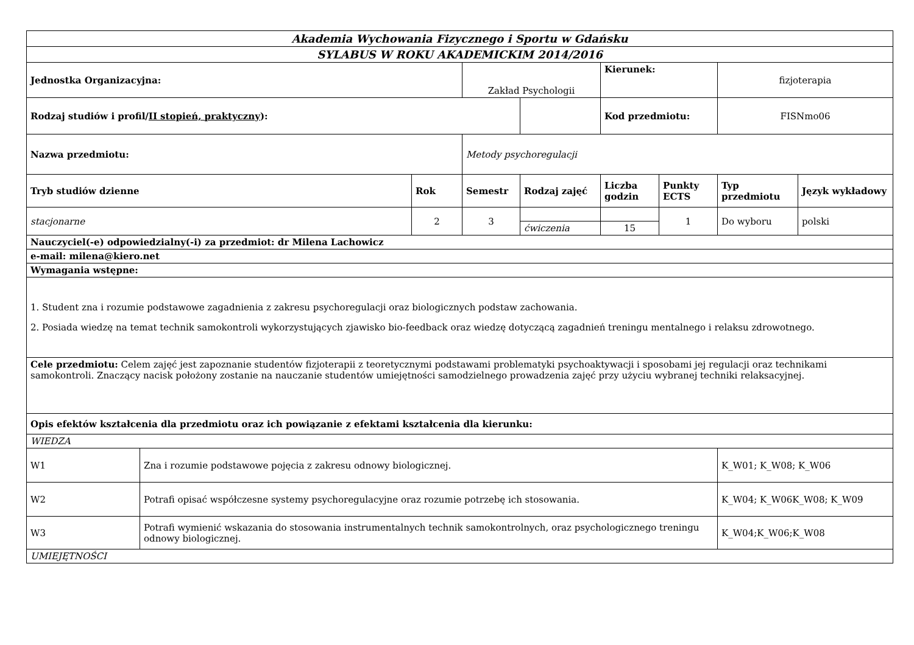| Akademia Wychowania Fizycznego i Sportu w Gdańsku | | | | | | | | |
| SYLABUS W ROKU AKADEMICKIM 2014/2016 | | | | | | | | |
| Jednostka Organizacyjna: | | | Zakład Psychologii | | Kierunek: | | fizjoterapia | |
| Rodzaj studiów i profil/ II stopień, praktyczny ): | | | | | Kod przedmiotu: | | FISNmo06 | |
| Nazwa przedmiotu: | | | Metody psychoregulacji | | | | | |
| Tryb studiów dzienne | | Rok | Semestr | Rodzaj zajęć | Liczba godzin | Punkty ECTS | Typ przedmiotu | Język wykładowy |
| stacjonarne | | 2 | 3 | | | 1 | Do wyboru | polski |
| | | | | ćwiczenia | 15 | | | |
| Nauczyciel(-e) odpowiedzialny(-i) za przedmiot: dr Milena Lachowicz | | | | | | | | |
| e-mail: milena@kiero.net | | | | | | | | |
| Wymagania wstępne: | | | | | | | | |
| 1. Student zna i rozumie podstawowe zagadnienia z zakresu psychoregulacji oraz biologicznych podstaw zachowania. 2. Posiada wiedzę na temat technik samokontroli wykorzystujących zjawisko bio-feedback oraz wiedzę dotyczącą zagadnień treningu mentalnego i relaksu zdrowotnego. | | | | | | | | |
| Cele przedmiotu: Celem zajęć jest zapoznanie studentów fizjoterapii z teoretycznymi podstawami problematyki psychoaktywacji i sposobami jej regulacji oraz technikami samokontroli. Znaczący nacisk położony zostanie na nauczanie studentów umiejętności samodzielnego prowadzenia zajęć przy użyciu wybranej techniki relaksacyjnej. | | | | | | | | |
| Opis efektów kształcenia dla przedmiotu oraz ich powiązanie z efektami kształcenia dla kierunku: | | | | | | | | |
| WIEDZA | | | | | | | | |
| W1 | Zna i rozumie podstawowe pojęcia z zakresu odnowy biologicznej. | | | | | | K_W01; K_W08; K_W06 | |
| W2 | Potrafi opisać współczesne systemy psychoregulacyjne oraz rozumie potrzebę ich stosowania. | | | | | | K_W04; K_W06K_W08; K_W09 | |
| W3 | Potrafi wymienić wskazania do stosowania instrumentalnych technik samokontrolnych, oraz psychologicznego treningu odnowy biologicznej. | | | | | | K_W04;K_W06;K_W08 | |
| UMIEJĘTNOŚCI | | | | | | | | |